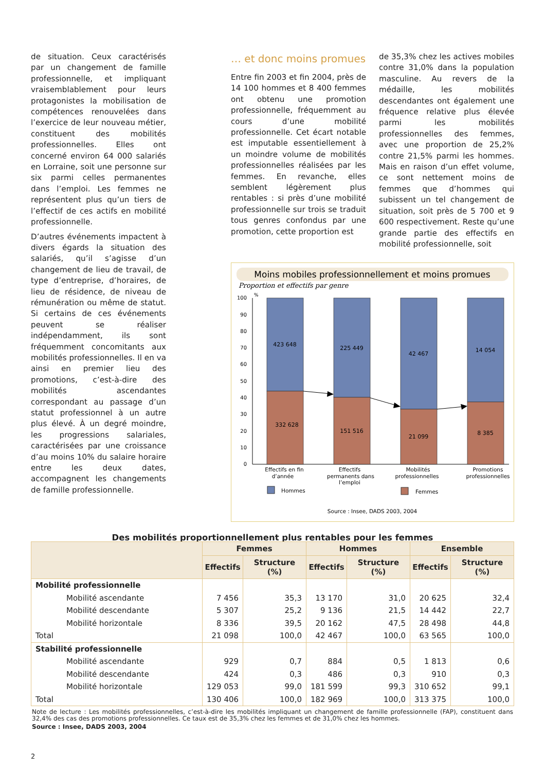de situation. Ceux caractérisés par un changement de famille professionnelle, et impliquant vraisemblablement pour leurs protagonistes la mobilisation de compétences renouvelées dans l’exercice de leur nouveau métier, constituent des mobilités professionnelles. Elles ont concerné environ 64 000 salariés en Lorraine, soit une personne sur six parmi celles permanentes dans l’emploi. Les femmes ne représentent plus qu’un tiers de l’effectif de ces actifs en mobilité professionnelle.
D’autres événements impactent à divers égards la situation des salariés, qu’il s’agisse d’un changement de lieu de travail, de type d’entreprise, d’horaires, de lieu de résidence, de niveau de rémunération ou même de statut. Si certains de ces événements peuvent se réaliser indépendamment, ils sont fréquemment concomitants aux mobilités professionnelles. Il en va ainsi en premier lieu des promotions, c’est-à-dire des mobilités ascendantes correspondant au passage d’un statut professionnel à un autre plus élevé. À un degré moindre, les progressions salariales, caractérisées par une croissance d’au moins 10% du salaire horaire entre les deux dates, accompagnent les changements de famille professionnelle.
… et donc moins promues
Entre fin 2003 et fin 2004, près de 14 100 hommes et 8 400 femmes ont obtenu une promotion professionnelle, fréquemment au cours d’une mobilité professionnelle. Cet écart notable est imputable essentiellement à un moindre volume de mobilités professionnelles réalisées par les femmes. En revanche, elles semblent légèrement plus rentables : si près d’une mobilité professionnelle sur trois se traduit tous genres confondus par une promotion, cette proportion est
de 35,3% chez les actives mobiles contre 31,0% dans la population masculine. Au revers de la médaille, les mobilités descendantes ont également une fréquence relative plus élevée parmi les mobilités professionnelles des femmes, avec une proportion de 25,2% contre 21,5% parmi les hommes. Mais en raison d’un effet volume, ce sont nettement moins de femmes que d’hommes qui subissent un tel changement de situation, soit près de 5 700 et 9 600 respectivement. Reste qu’une grande partie des effectifs en mobilité professionnelle, soit
Moins mobiles professionnellement et moins promues
Proportion et effectifs par genre
%
0
10
20
30
40
50
60
70
80
90
100
423 648
225 449
42 467
14 054
332 628
151 516
21 099
8 385
Effectifs en fin
d’année
Effectifs
permanents dans
l’emploi
Mobilités
professionnelles
Promotions
professionnelles
Hommes
Femmes
Source : Insee, DADS 2003, 2004
Des mobilités proportionnellement plus rentables pour les femmes
| | Femmes | | Hommes | | Ensemble | |
| --- | --- | --- | --- | --- | --- | --- |
| | Effectifs | Structure (%) | Effectifs | Structure (%) | Effectifs | Structure (%) |
| Mobilité professionnelle | | | | | | |
| Mobilité ascendante | 7 456 | 35,3 | 13 170 | 31,0 | 20 625 | 32,4 |
| Mobilité descendante | 5 307 | 25,2 | 9 136 | 21,5 | 14 442 | 22,7 |
| Mobilité horizontale | 8 336 | 39,5 | 20 162 | 47,5 | 28 498 | 44,8 |
| Total | 21 098 | 100,0 | 42 467 | 100,0 | 63 565 | 100,0 |
| Stabilité professionnelle | | | | | | |
| Mobilité ascendante | 929 | 0,7 | 884 | 0,5 | 1 813 | 0,6 |
| Mobilité descendante | 424 | 0,3 | 486 | 0,3 | 910 | 0,3 |
| Mobilité horizontale | 129 053 | 99,0 | 181 599 | 99,3 | 310 652 | 99,1 |
| Total | 130 406 | 100,0 | 182 969 | 100,0 | 313 375 | 100,0 |
Note de lecture : Les mobilités professionnelles, c’est-à-dire les mobilités impliquant un changement de famille professionnelle (FAP), constituent dans 32,4% des cas des promotions professionnelles. Ce taux est de 35,3% chez les femmes et de 31,0% chez les hommes.
Source : Insee, DADS 2003, 2004
2